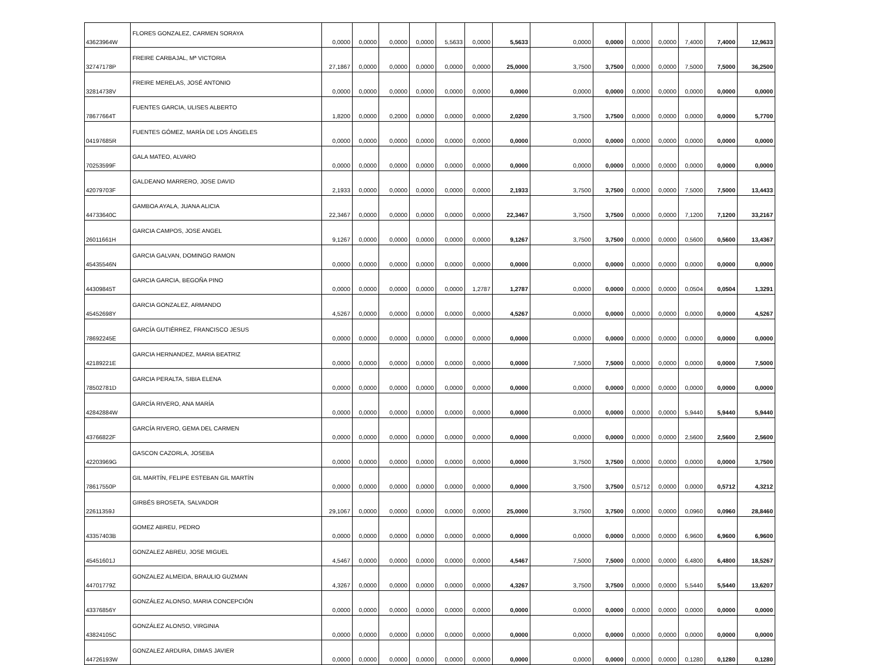| 43623964W | FLORES GONZALEZ, CARMEN SORAYA | 0,0000 | 0,0000 | 0,0000 | 0,0000 | 5,5633 | 0,0000 | 5,5633 | 0,0000 | 0,0000 | 0,0000 | 0,0000 | 7,4000 | 7,4000 | 12,9633 |
| 32747178P | FREIRE CARBAJAL, Mª VICTORIA | 27,1867 | 0,0000 | 0,0000 | 0,0000 | 0,0000 | 0,0000 | 25,0000 | 3,7500 | 3,7500 | 0,0000 | 0,0000 | 7,5000 | 7,5000 | 36,2500 |
| 32814738V | FREIRE MERELAS, JOSÉ ANTONIO | 0,0000 | 0,0000 | 0,0000 | 0,0000 | 0,0000 | 0,0000 | 0,0000 | 0,0000 | 0,0000 | 0,0000 | 0,0000 | 0,0000 | 0,0000 | 0,0000 |
| 78677664T | FUENTES GARCIA, ULISES ALBERTO | 1,8200 | 0,0000 | 0,2000 | 0,0000 | 0,0000 | 0,0000 | 2,0200 | 3,7500 | 3,7500 | 0,0000 | 0,0000 | 0,0000 | 0,0000 | 5,7700 |
| 04197685R | FUENTES GÓMEZ, MARÍA DE LOS ÁNGELES | 0,0000 | 0,0000 | 0,0000 | 0,0000 | 0,0000 | 0,0000 | 0,0000 | 0,0000 | 0,0000 | 0,0000 | 0,0000 | 0,0000 | 0,0000 | 0,0000 |
| 70253599F | GALA MATEO, ALVARO | 0,0000 | 0,0000 | 0,0000 | 0,0000 | 0,0000 | 0,0000 | 0,0000 | 0,0000 | 0,0000 | 0,0000 | 0,0000 | 0,0000 | 0,0000 | 0,0000 |
| 42079703F | GALDEANO MARRERO, JOSE DAVID | 2,1933 | 0,0000 | 0,0000 | 0,0000 | 0,0000 | 0,0000 | 2,1933 | 3,7500 | 3,7500 | 0,0000 | 0,0000 | 7,5000 | 7,5000 | 13,4433 |
| 44733640C | GAMBOA AYALA, JUANA ALICIA | 22,3467 | 0,0000 | 0,0000 | 0,0000 | 0,0000 | 0,0000 | 22,3467 | 3,7500 | 3,7500 | 0,0000 | 0,0000 | 7,1200 | 7,1200 | 33,2167 |
| 26011661H | GARCIA CAMPOS, JOSE ANGEL | 9,1267 | 0,0000 | 0,0000 | 0,0000 | 0,0000 | 0,0000 | 9,1267 | 3,7500 | 3,7500 | 0,0000 | 0,0000 | 0,5600 | 0,5600 | 13,4367 |
| 45435546N | GARCIA GALVAN, DOMINGO RAMON | 0,0000 | 0,0000 | 0,0000 | 0,0000 | 0,0000 | 0,0000 | 0,0000 | 0,0000 | 0,0000 | 0,0000 | 0,0000 | 0,0000 | 0,0000 | 0,0000 |
| 44309845T | GARCIA GARCIA, BEGOÑA PINO | 0,0000 | 0,0000 | 0,0000 | 0,0000 | 0,0000 | 1,2787 | 1,2787 | 0,0000 | 0,0000 | 0,0000 | 0,0000 | 0,0504 | 0,0504 | 1,3291 |
| 45452698Y | GARCIA GONZALEZ, ARMANDO | 4,5267 | 0,0000 | 0,0000 | 0,0000 | 0,0000 | 0,0000 | 4,5267 | 0,0000 | 0,0000 | 0,0000 | 0,0000 | 0,0000 | 0,0000 | 4,5267 |
| 78692245E | GARCÍA GUTIÉRREZ, FRANCISCO JESUS | 0,0000 | 0,0000 | 0,0000 | 0,0000 | 0,0000 | 0,0000 | 0,0000 | 0,0000 | 0,0000 | 0,0000 | 0,0000 | 0,0000 | 0,0000 | 0,0000 |
| 42189221E | GARCIA HERNANDEZ, MARIA BEATRIZ | 0,0000 | 0,0000 | 0,0000 | 0,0000 | 0,0000 | 0,0000 | 0,0000 | 7,5000 | 7,5000 | 0,0000 | 0,0000 | 0,0000 | 0,0000 | 7,5000 |
| 78502781D | GARCIA PERALTA, SIBIA ELENA | 0,0000 | 0,0000 | 0,0000 | 0,0000 | 0,0000 | 0,0000 | 0,0000 | 0,0000 | 0,0000 | 0,0000 | 0,0000 | 0,0000 | 0,0000 | 0,0000 |
| 42842884W | GARCÍA RIVERO, ANA MARÍA | 0,0000 | 0,0000 | 0,0000 | 0,0000 | 0,0000 | 0,0000 | 0,0000 | 0,0000 | 0,0000 | 0,0000 | 0,0000 | 5,9440 | 5,9440 | 5,9440 |
| 43766822F | GARCÍA RIVERO, GEMA DEL CARMEN | 0,0000 | 0,0000 | 0,0000 | 0,0000 | 0,0000 | 0,0000 | 0,0000 | 0,0000 | 0,0000 | 0,0000 | 0,0000 | 2,5600 | 2,5600 | 2,5600 |
| 42203969G | GASCON CAZORLA, JOSEBA | 0,0000 | 0,0000 | 0,0000 | 0,0000 | 0,0000 | 0,0000 | 0,0000 | 3,7500 | 3,7500 | 0,0000 | 0,0000 | 0,0000 | 0,0000 | 3,7500 |
| 78617550P | GIL MARTÍN, FELIPE ESTEBAN GIL MARTÍN | 0,0000 | 0,0000 | 0,0000 | 0,0000 | 0,0000 | 0,0000 | 0,0000 | 3,7500 | 3,7500 | 0,5712 | 0,0000 | 0,0000 | 0,5712 | 4,3212 |
| 22611359J | GIRBÉS BROSETA, SALVADOR | 29,1067 | 0,0000 | 0,0000 | 0,0000 | 0,0000 | 0,0000 | 25,0000 | 3,7500 | 3,7500 | 0,0000 | 0,0000 | 0,0960 | 0,0960 | 28,8460 |
| 43357403B | GOMEZ ABREU, PEDRO | 0,0000 | 0,0000 | 0,0000 | 0,0000 | 0,0000 | 0,0000 | 0,0000 | 0,0000 | 0,0000 | 0,0000 | 0,0000 | 6,9600 | 6,9600 | 6,9600 |
| 45451601J | GONZALEZ ABREU, JOSE MIGUEL | 4,5467 | 0,0000 | 0,0000 | 0,0000 | 0,0000 | 0,0000 | 4,5467 | 7,5000 | 7,5000 | 0,0000 | 0,0000 | 6,4800 | 6,4800 | 18,5267 |
| 44701779Z | GONZALEZ ALMEIDA, BRAULIO GUZMAN | 4,3267 | 0,0000 | 0,0000 | 0,0000 | 0,0000 | 0,0000 | 4,3267 | 3,7500 | 3,7500 | 0,0000 | 0,0000 | 5,5440 | 5,5440 | 13,6207 |
| 43376856Y | GONZÁLEZ ALONSO, MARIA CONCEPCIÓN | 0,0000 | 0,0000 | 0,0000 | 0,0000 | 0,0000 | 0,0000 | 0,0000 | 0,0000 | 0,0000 | 0,0000 | 0,0000 | 0,0000 | 0,0000 | 0,0000 |
| 43824105C | GONZÁLEZ ALONSO, VIRGINIA | 0,0000 | 0,0000 | 0,0000 | 0,0000 | 0,0000 | 0,0000 | 0,0000 | 0,0000 | 0,0000 | 0,0000 | 0,0000 | 0,0000 | 0,0000 | 0,0000 |
| 44726193W | GONZALEZ ARDURA, DIMAS JAVIER | 0,0000 | 0,0000 | 0,0000 | 0,0000 | 0,0000 | 0,0000 | 0,0000 | 0,0000 | 0,0000 | 0,0000 | 0,0000 | 0,1280 | 0,1280 | 0,1280 |